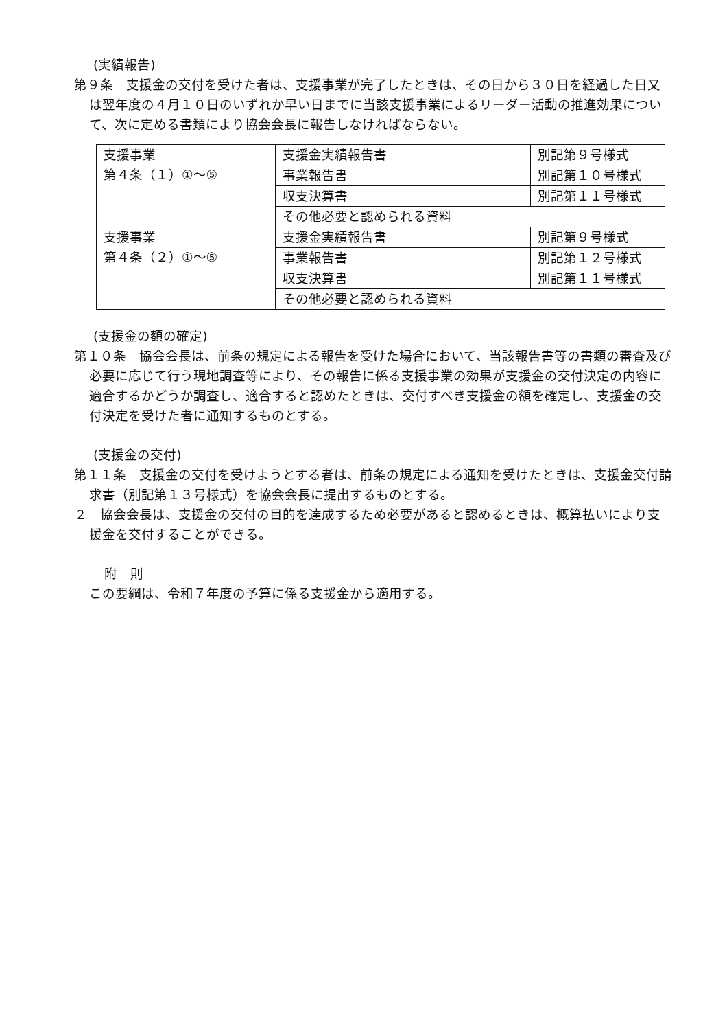(実績報告)
第９条　支援金の交付を受けた者は、支援事業が完了したときは、その日から３０日を経過した日又は翌年度の４月１０日のいずれか早い日までに当該支援事業によるリーダー活動の推進効果について、次に定める書類により協会会長に報告しなければならない。
| 支援事業 第４条（１）①～⑤ | 支援金実績報告書 | 別記第９号様式 |
| | 事業報告書 | 別記第１０号様式 |
| | 収支決算書 | 別記第１１号様式 |
| | その他必要と認められる資料 | |
| 支援事業 第４条（２）①～⑤ | 支援金実績報告書 | 別記第９号様式 |
| | 事業報告書 | 別記第１２号様式 |
| | 収支決算書 | 別記第１１号様式 |
| | その他必要と認められる資料 | |
(支援金の額の確定)
第１０条　協会会長は、前条の規定による報告を受けた場合において、当該報告書等の書類の審査及び必要に応じて行う現地調査等により、その報告に係る支援事業の効果が支援金の交付決定の内容に適合するかどうか調査し、適合すると認めたときは、交付すべき支援金の額を確定し、支援金の交付決定を受けた者に通知するものとする。
(支援金の交付)
第１１条　支援金の交付を受けようとする者は、前条の規定による通知を受けたときは、支援金交付請求書（別記第１３号様式）を協会会長に提出するものとする。
２　協会会長は、支援金の交付の目的を達成するため必要があると認めるときは、概算払いにより支援金を交付することができる。
附　則
この要綱は、令和７年度の予算に係る支援金から適用する。